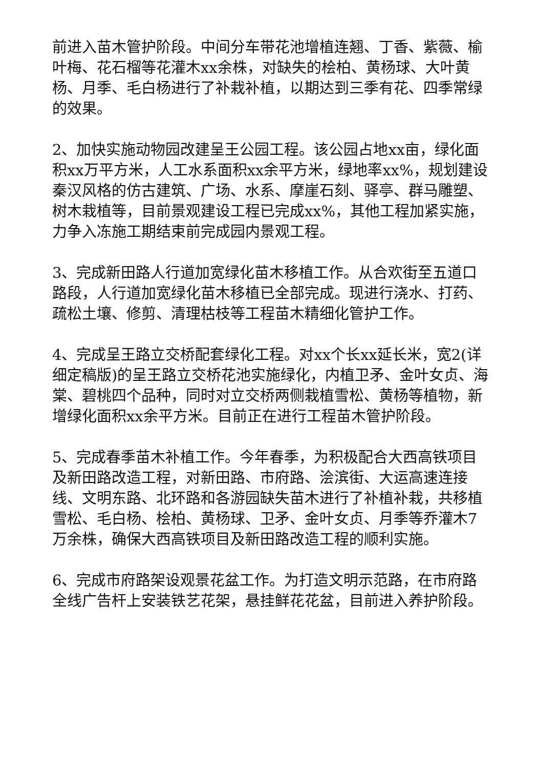前进入苗木管护阶段。中间分车带花池增植连翘、丁香、紫薇、榆叶梅、花石榴等花灌木xx余株，对缺失的桧柏、黄杨球、大叶黄杨、月季、毛白杨进行了补栽补植，以期达到三季有花、四季常绿的效果。
2、加快实施动物园改建呈王公园工程。该公园占地xx亩，绿化面积xx万平方米，人工水系面积xx余平方米，绿地率xx%，规划建设秦汉风格的仿古建筑、广场、水系、摩崖石刻、驿亭、群马雕塑、树木栽植等，目前景观建设工程已完成xx%，其他工程加紧实施，力争入冻施工期结束前完成园内景观工程。
3、完成新田路人行道加宽绿化苗木移植工作。从合欢街至五道口路段，人行道加宽绿化苗木移植已全部完成。现进行浇水、打药、疏松土壤、修剪、清理枯枝等工程苗木精细化管护工作。
4、完成呈王路立交桥配套绿化工程。对xx个长xx延长米，宽2(详细定稿版)的呈王路立交桥花池实施绿化，内植卫矛、金叶女贞、海棠、碧桃四个品种，同时对立交桥两侧栽植雪松、黄杨等植物，新增绿化面积xx余平方米。目前正在进行工程苗木管护阶段。
5、完成春季苗木补植工作。今年春季，为积极配合大西高铁项目及新田路改造工程，对新田路、市府路、浍滨街、大运高速连接线、文明东路、北环路和各游园缺失苗木进行了补植补栽，共移植雪松、毛白杨、桧柏、黄杨球、卫矛、金叶女贞、月季等乔灌木7万余株，确保大西高铁项目及新田路改造工程的顺利实施。
6、完成市府路架设观景花盆工作。为打造文明示范路，在市府路全线广告杆上安装铁艺花架，悬挂鲜花花盆，目前进入养护阶段。